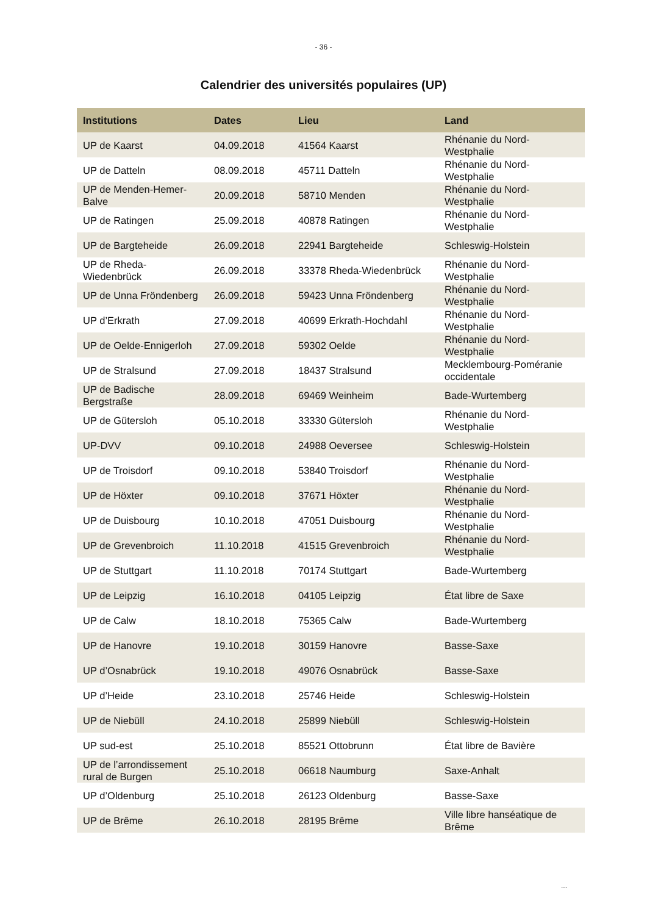- 36 -
Calendrier des universités populaires (UP)
| Institutions | Dates | Lieu | Land |
| --- | --- | --- | --- |
| UP de Kaarst | 04.09.2018 | 41564 Kaarst | Rhénanie du Nord-Westphalie |
| UP de Datteln | 08.09.2018 | 45711 Datteln | Rhénanie du Nord-Westphalie |
| UP de Menden-Hemer-Balve | 20.09.2018 | 58710 Menden | Rhénanie du Nord-Westphalie |
| UP de Ratingen | 25.09.2018 | 40878 Ratingen | Rhénanie du Nord-Westphalie |
| UP de Bargteheide | 26.09.2018 | 22941 Bargteheide | Schleswig-Holstein |
| UP de Rheda-Wiedenbrück | 26.09.2018 | 33378 Rheda-Wiedenbrück | Rhénanie du Nord-Westphalie |
| UP de Unna Fröndenberg | 26.09.2018 | 59423 Unna Fröndenberg | Rhénanie du Nord-Westphalie |
| UP d’Erkrath | 27.09.2018 | 40699 Erkrath-Hochdahl | Rhénanie du Nord-Westphalie |
| UP de Oelde-Ennigerloh | 27.09.2018 | 59302 Oelde | Rhénanie du Nord-Westphalie |
| UP de Stralsund | 27.09.2018 | 18437 Stralsund | Mecklembourg-Poméranie occidentale |
| UP de Badische Bergstraße | 28.09.2018 | 69469 Weinheim | Bade-Wurtemberg |
| UP de Gütersloh | 05.10.2018 | 33330 Gütersloh | Rhénanie du Nord-Westphalie |
| UP-DVV | 09.10.2018 | 24988 Oeversee | Schleswig-Holstein |
| UP de Troisdorf | 09.10.2018 | 53840 Troisdorf | Rhénanie du Nord-Westphalie |
| UP de Höxter | 09.10.2018 | 37671 Höxter | Rhénanie du Nord-Westphalie |
| UP de Duisbourg | 10.10.2018 | 47051 Duisbourg | Rhénanie du Nord-Westphalie |
| UP de Grevenbroich | 11.10.2018 | 41515 Grevenbroich | Rhénanie du Nord-Westphalie |
| UP de Stuttgart | 11.10.2018 | 70174 Stuttgart | Bade-Wurtemberg |
| UP de Leipzig | 16.10.2018 | 04105 Leipzig | État libre de Saxe |
| UP de Calw | 18.10.2018 | 75365 Calw | Bade-Wurtemberg |
| UP de Hanovre | 19.10.2018 | 30159 Hanovre | Basse-Saxe |
| UP d’Osnabrück | 19.10.2018 | 49076 Osnabrück | Basse-Saxe |
| UP d’Heide | 23.10.2018 | 25746 Heide | Schleswig-Holstein |
| UP de Niebüll | 24.10.2018 | 25899 Niebüll | Schleswig-Holstein |
| UP sud-est | 25.10.2018 | 85521 Ottobrunn | État libre de Bavière |
| UP de l’arrondissement rural de Burgen | 25.10.2018 | 06618 Naumburg | Saxe-Anhalt |
| UP d’Oldenburg | 25.10.2018 | 26123 Oldenburg | Basse-Saxe |
| UP de Brême | 26.10.2018 | 28195 Brême | Ville libre hanséatique de Brême |
...